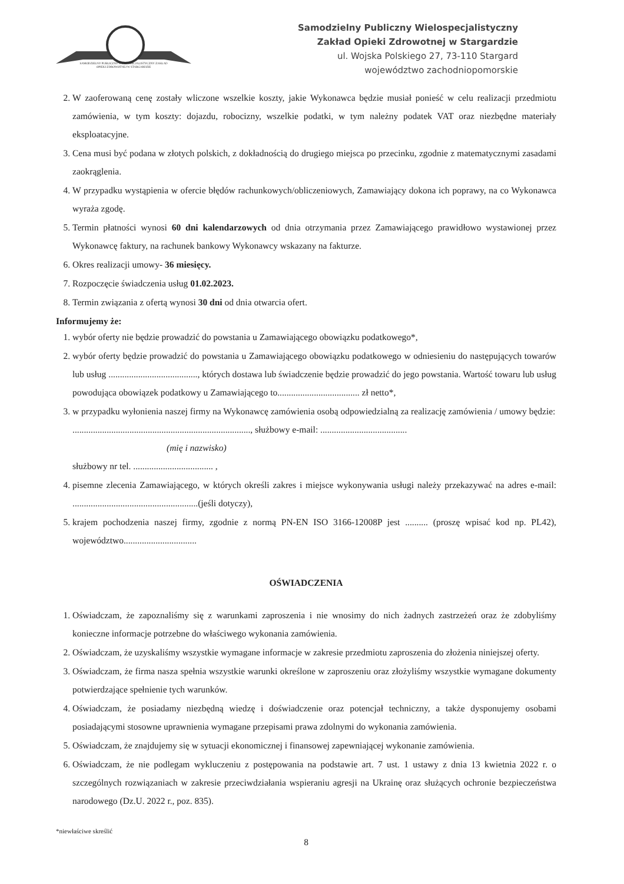SAMODZIELNY PUBLICZNY WIELOSPECJALISTYCZNY ZAKŁAD OPIEKI ZDROWOTNEJ W STARGARDZIE
Samodzielny Publiczny Wielospecjalistyczny
Zakład Opieki Zdrowotnej w Stargardzie
ul. Wojska Polskiego 27, 73-110 Stargard
województwo zachodniopomorskie
2. W zaoferowaną cenę zostały wliczone wszelkie koszty, jakie Wykonawca będzie musiał ponieść w celu realizacji przedmiotu zamówienia, w tym koszty: dojazdu, robocizny, wszelkie podatki, w tym należny podatek VAT oraz niezbędne materiały eksploatacyjne.
3. Cena musi być podana w złotych polskich, z dokładnością do drugiego miejsca po przecinku, zgodnie z matematycznymi zasadami zaokrąglenia.
4. W przypadku wystąpienia w ofercie błędów rachunkowych/obliczeniowych, Zamawiający dokona ich poprawy, na co Wykonawca wyraża zgodę.
5. Termin płatności wynosi 60 dni kalendarzowych od dnia otrzymania przez Zamawiającego prawidłowo wystawionej przez Wykonawcę faktury, na rachunek bankowy Wykonawcy wskazany na fakturze.
6. Okres realizacji umowy- 36 miesięcy.
7. Rozpoczęcie świadczenia usług 01.02.2023.
8. Termin związania z ofertą wynosi 30 dni od dnia otwarcia ofert.
Informujemy że:
1. wybór oferty nie będzie prowadzić do powstania u Zamawiającego obowiązku podatkowego*,
2. wybór oferty będzie prowadzić do powstania u Zamawiającego obowiązku podatkowego w odniesieniu do następujących towarów lub usług ......................................., których dostawa lub świadczenie będzie prowadzić do jego powstania. Wartość towaru lub usług powodująca obowiązek podatkowy u Zamawiającego to.................................... zł netto*,
3. w przypadku wyłonienia naszej firmy na Wykonawcę zamówienia osobą odpowiedzialną za realizację zamówienia / umowy będzie:
.............................................................................., służbowy e-mail: ......................................
(mię i nazwisko)
służbowy nr tel. ................................... ,
4. pisemne zlecenia Zamawiającego, w których określi zakres i miejsce wykonywania usługi należy przekazywać na adres e-mail: .......................................................(jeśli dotyczy),
5. krajem pochodzenia naszej firmy, zgodnie z normą PN-EN ISO 3166-12008P jest .......... (proszę wpisać kod np. PL42), województwo................................
OŚWIADCZENIA
1. Oświadczam, że zapoznaliśmy się z warunkami zaproszenia i nie wnosimy do nich żadnych zastrzeżeń oraz że zdobyliśmy konieczne informacje potrzebne do właściwego wykonania zamówienia.
2. Oświadczam, że uzyskaliśmy wszystkie wymagane informacje w zakresie przedmiotu zaproszenia do złożenia niniejszej oferty.
3. Oświadczam, że firma nasza spełnia wszystkie warunki określone w zaproszeniu oraz złożyliśmy wszystkie wymagane dokumenty potwierdzające spełnienie tych warunków.
4. Oświadczam, że posiadamy niezbędną wiedzę i doświadczenie oraz potencjał techniczny, a także dysponujemy osobami posiadającymi stosowne uprawnienia wymagane przepisami prawa zdolnymi do wykonania zamówienia.
5. Oświadczam, że znajdujemy się w sytuacji ekonomicznej i finansowej zapewniającej wykonanie zamówienia.
6. Oświadczam, że nie podlegam wykluczeniu z postępowania na podstawie art. 7 ust. 1 ustawy z dnia 13 kwietnia 2022 r. o szczególnych rozwiązaniach w zakresie przeciwdziałania wspieraniu agresji na Ukrainę oraz służących ochronie bezpieczeństwa narodowego (Dz.U. 2022 r., poz. 835).
*niewłaściwe skreślić
8